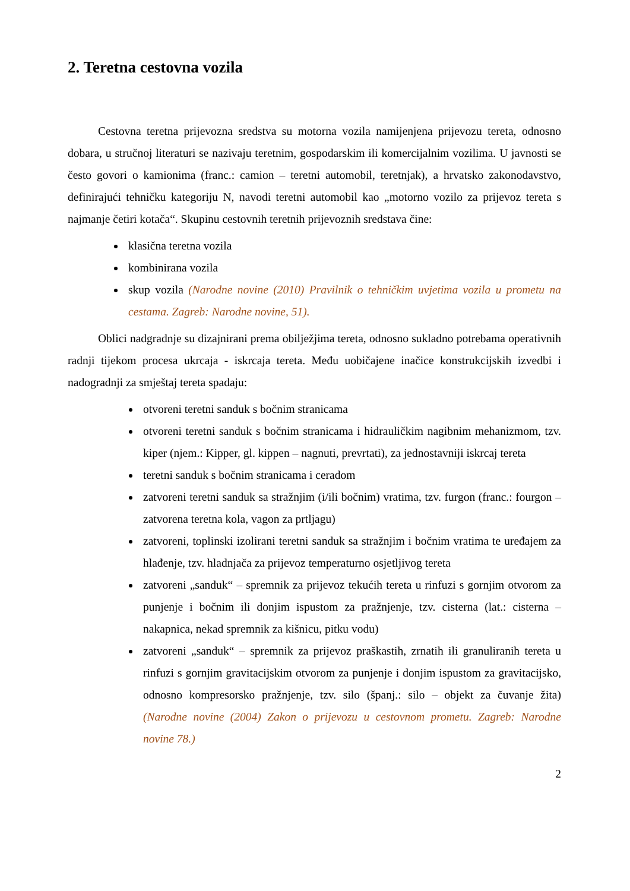2. Teretna cestovna vozila
Cestovna teretna prijevozna sredstva su motorna vozila namijenjena prijevozu tereta, odnosno dobara, u stručnoj literaturi se nazivaju teretnim, gospodarskim ili komercijalnim vozilima. U javnosti se često govori o kamionima (franc.: camion – teretni automobil, teretnjak), a hrvatsko zakonodavstvo, definirajući tehničku kategoriju N, navodi teretni automobil kao „motorno vozilo za prijevoz tereta s najmanje četiri kotača“. Skupinu cestovnih teretnih prijevoznih sredstava čine:
klasična teretna vozila
kombinirana vozila
skup vozila (Narodne novine (2010) Pravilnik o tehničkim uvjetima vozila u prometu na cestama. Zagreb: Narodne novine, 51).
Oblici nadgradnje su dizajnirani prema obilježjima tereta, odnosno sukladno potrebama operativnih radnji tijekom procesa ukrcaja - iskrcaja tereta. Među uobičajene inačice konstrukcijskih izvedbi i nadogradnji za smještaj tereta spadaju:
otvoreni teretni sanduk s bočnim stranicama
otvoreni teretni sanduk s bočnim stranicama i hidrauličkim nagibnim mehanizmom, tzv. kiper (njem.: Kipper, gl. kippen – nagnuti, prevrtati), za jednostavniji iskrcaj tereta
teretni sanduk s bočnim stranicama i ceradom
zatvoreni teretni sanduk sa stražnjim (i/ili bočnim) vratima, tzv. furgon (franc.: fourgon – zatvorena teretna kola, vagon za prtljagu)
zatvoreni, toplinski izolirani teretni sanduk sa stražnjim i bočnim vratima te uređajem za hlađenje, tzv. hladnjača za prijevoz temperaturno osjetljivog tereta
zatvoreni „sanduk“ – spremnik za prijevoz tekućih tereta u rinfuzi s gornjim otvorom za punjenje i bočnim ili donjim ispustom za pražnjenje, tzv. cisterna (lat.: cisterna – nakapnica, nekad spremnik za kišnicu, pitku vodu)
zatvoreni „sanduk“ – spremnik za prijevoz praškastih, zrnatih ili granuliranih tereta u rinfuzi s gornjim gravitacijskim otvorom za punjenje i donjim ispustom za gravitacijsko, odnosno kompresorsko pražnjenje, tzv. silo (španj.: silo – objekt za čuvanje žita) (Narodne novine (2004) Zakon o prijevozu u cestovnom prometu. Zagreb: Narodne novine 78.)
2